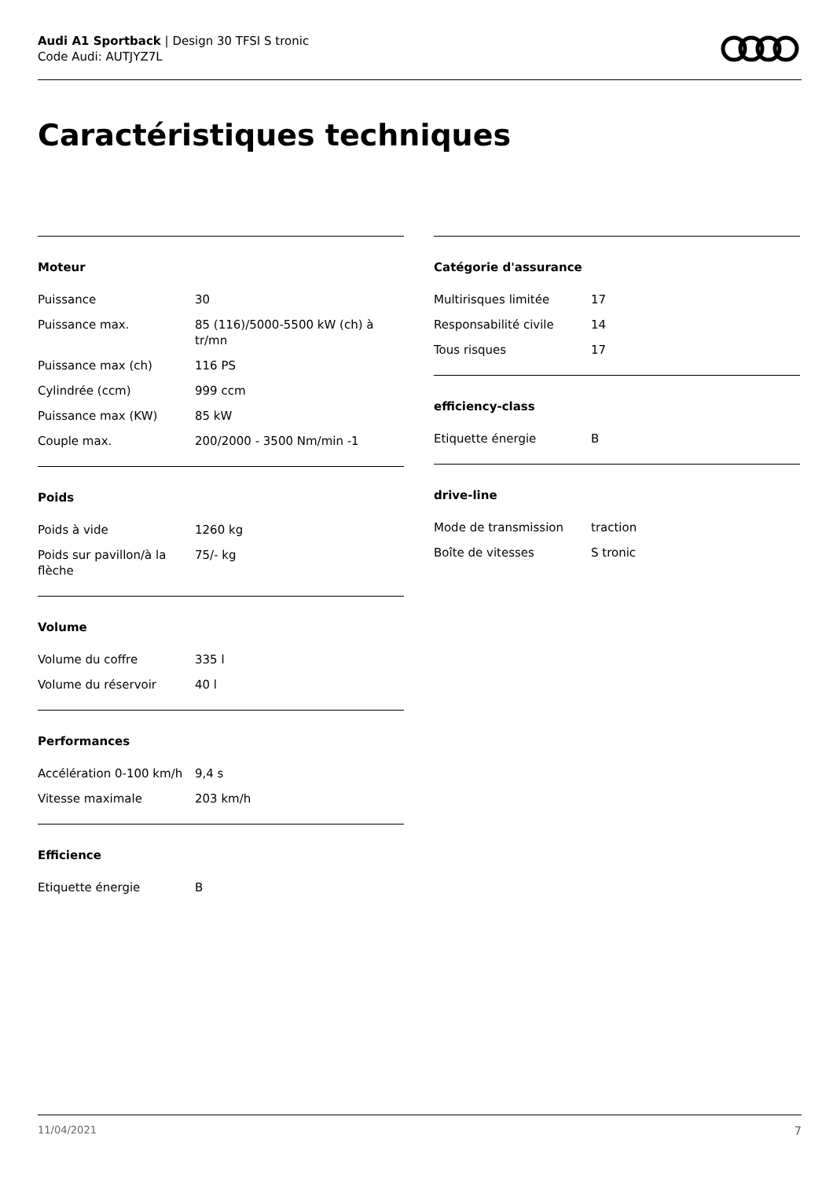Audi A1 Sportback | Design 30 TFSI S tronic
Code Audi: AUTJYZ7L
Caractéristiques techniques
Moteur
| Puissance | 30 |
| Puissance max. | 85 (116)/5000-5500 kW (ch) à tr/mn |
| Puissance max (ch) | 116 PS |
| Cylindrée (ccm) | 999 ccm |
| Puissance max (KW) | 85 kW |
| Couple max. | 200/2000 - 3500 Nm/min -1 |
Poids
| Poids à vide | 1260 kg |
| Poids sur pavillon/à la flèche | 75/- kg |
Volume
| Volume du coffre | 335 l |
| Volume du réservoir | 40 l |
Performances
| Accélération 0-100 km/h | 9,4 s |
| Vitesse maximale | 203 km/h |
Efficience
| Etiquette énergie | B |
Catégorie d'assurance
| Multirisques limitée | 17 |
| Responsabilité civile | 14 |
| Tous risques | 17 |
efficiency-class
| Etiquette énergie | B |
drive-line
| Mode de transmission | traction |
| Boîte de vitesses | S tronic |
11/04/2021 7